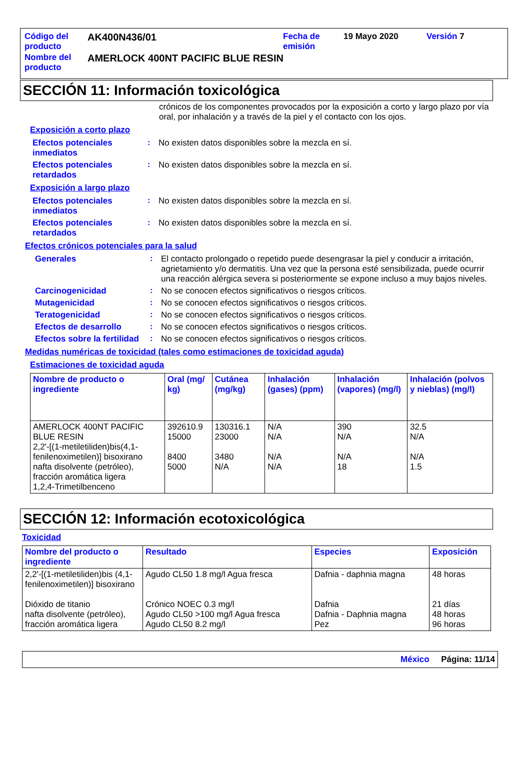| Código del producto | AK400N436/01 | Fecha de emisión | 19 Mayo 2020 | Versión 7 |
| Nombre del producto | AMERLOCK 400NT PACIFIC BLUE RESIN | | | |
SECCIÓN 11: Información toxicológica
crónicos de los componentes provocados por la exposición a corto y largo plazo por vía oral, por inhalación y a través de la piel y el contacto con los ojos.
Exposición a corto plazo
Efectos potenciales inmediatos
: No existen datos disponibles sobre la mezcla en sí.
Efectos potenciales retardados
: No existen datos disponibles sobre la mezcla en sí.
Exposición a largo plazo
Efectos potenciales inmediatos
: No existen datos disponibles sobre la mezcla en sí.
Efectos potenciales retardados
: No existen datos disponibles sobre la mezcla en sí.
Efectos crónicos potenciales para la salud
Generales : El contacto prolongado o repetido puede desengrasar la piel y conducir a irritación, agrietamiento y/o dermatitis. Una vez que la persona esté sensibilizada, puede ocurrir una reacción alérgica severa si posteriormente se expone incluso a muy bajos niveles.
Carcinogenicidad : No se conocen efectos significativos o riesgos críticos.
Mutagenicidad : No se conocen efectos significativos o riesgos críticos.
Teratogenicidad : No se conocen efectos significativos o riesgos críticos.
Efectos de desarrollo : No se conocen efectos significativos o riesgos críticos.
Efectos sobre la fertilidad
: No se conocen efectos significativos o riesgos críticos.
Medidas numéricas de toxicidad (tales como estimaciones de toxicidad aguda)
Estimaciones de toxicidad aguda
| Nombre de producto o ingrediente | Oral (mg/ kg) | Cutánea (mg/kg) | Inhalación (gases) (ppm) | Inhalación (vapores) (mg/l) | Inhalación (polvos y nieblas) (mg/l) |
| --- | --- | --- | --- | --- | --- |
| AMERLOCK 400NT PACIFIC BLUE RESIN 2,2'-[(1-metiletiliden)bis(4,1-fenilenoximetilen)] bisoxirano nafta disolvente (petróleo), fracción aromática ligera 1,2,4-Trimetilbenceno | 392610.9 15000 8400 5000 | 130316.1 23000 3480 N/A | N/A N/A N/A N/A | 390 N/A N/A 18 | 32.5 N/A N/A 1.5 |
SECCIÓN 12: Información ecotoxicológica
Toxicidad
| Nombre del producto o ingrediente | Resultado | Especies | Exposición |
| --- | --- | --- | --- |
| 2,2'-[(1-metiletiliden)bis (4,1-fenilenoximetilen)] bisoxirano Dióxido de titanio nafta disolvente (petróleo), fracción aromática ligera | Agudo CL50 1.8 mg/l Agua fresca Crónico NOEC 0.3 mg/l Agudo CL50 >100 mg/l Agua fresca Agudo CL50 8.2 mg/l | Dafnia - daphnia magna Dafnia Dafnia - Daphnia magna Pez | 48 horas 21 días 48 horas 96 horas |
México Página: 11/14